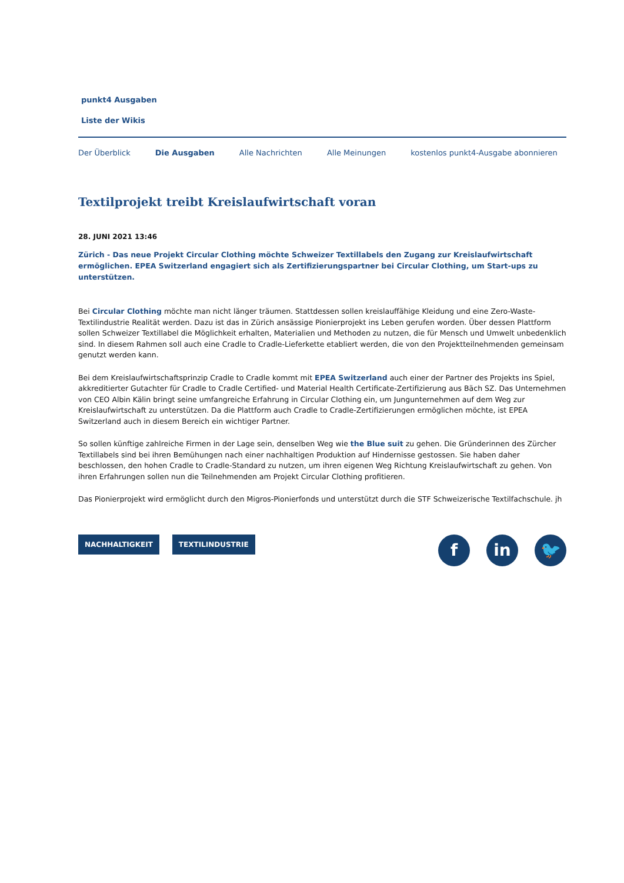punkt4 Ausgaben
Liste der Wikis
Der Überblick Die Ausgaben Alle Nachrichten Alle Meinungen kostenlos punkt4-Ausgabe abonnieren
Textilprojekt treibt Kreislaufwirtschaft voran
28. JUNI 2021 13:46
Zürich - Das neue Projekt Circular Clothing möchte Schweizer Textillabels den Zugang zur Kreislaufwirtschaft ermöglichen. EPEA Switzerland engagiert sich als Zertifizierungspartner bei Circular Clothing, um Start-ups zu unterstützen.
Bei Circular Clothing möchte man nicht länger träumen. Stattdessen sollen kreislauffähige Kleidung und eine Zero-Waste-Textilindustrie Realität werden. Dazu ist das in Zürich ansässige Pionierprojekt ins Leben gerufen worden. Über dessen Plattform sollen Schweizer Textillabel die Möglichkeit erhalten, Materialien und Methoden zu nutzen, die für Mensch und Umwelt unbedenklich sind. In diesem Rahmen soll auch eine Cradle to Cradle-Lieferkette etabliert werden, die von den Projektteilnehmenden gemeinsam genutzt werden kann.
Bei dem Kreislaufwirtschaftsprinzip Cradle to Cradle kommt mit EPEA Switzerland auch einer der Partner des Projekts ins Spiel, akkreditierter Gutachter für Cradle to Cradle Certified- und Material Health Certificate-Zertifizierung aus Bäch SZ. Das Unternehmen von CEO Albin Kälin bringt seine umfangreiche Erfahrung in Circular Clothing ein, um Jungunternehmen auf dem Weg zur Kreislaufwirtschaft zu unterstützen. Da die Plattform auch Cradle to Cradle-Zertifizierungen ermöglichen möchte, ist EPEA Switzerland auch in diesem Bereich ein wichtiger Partner.
So sollen künftige zahlreiche Firmen in der Lage sein, denselben Weg wie the Blue suit zu gehen. Die Gründerinnen des Zürcher Textillabels sind bei ihren Bemühungen nach einer nachhaltigen Produktion auf Hindernisse gestossen. Sie haben daher beschlossen, den hohen Cradle to Cradle-Standard zu nutzen, um ihren eigenen Weg Richtung Kreislaufwirtschaft zu gehen. Von ihren Erfahrungen sollen nun die Teilnehmenden am Projekt Circular Clothing profitieren.
Das Pionierprojekt wird ermöglicht durch den Migros-Pionierfonds und unterstützt durch die STF Schweizerische Textilfachschule. jh
NACHHALTIGKEIT TEXTILINDUSTRIE
fin 🐦